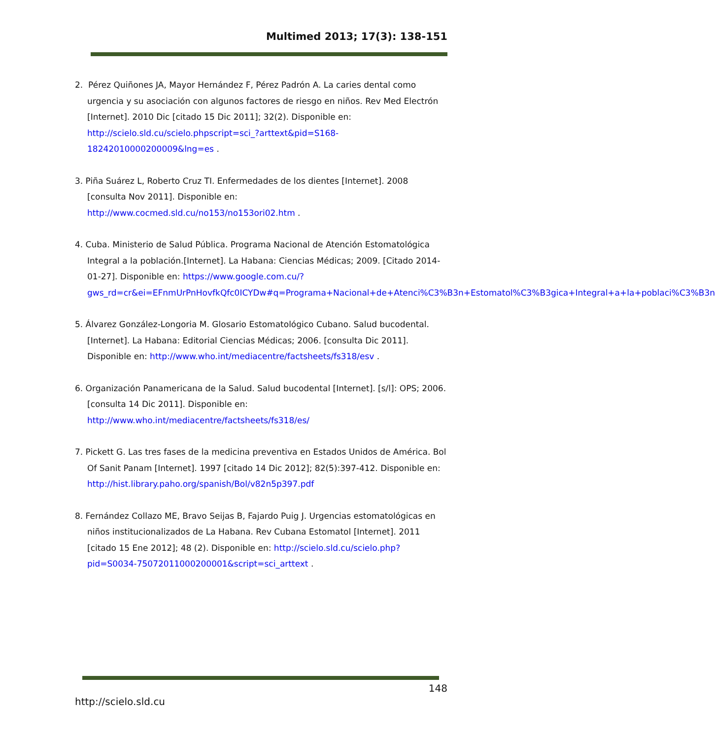Multimed 2013; 17(3): 138-151
2. Pérez Quiñones JA, Mayor Hernández F, Pérez Padrón A. La caries dental como urgencia y su asociación con algunos factores de riesgo en niños. Rev Med Electrón [Internet]. 2010 Dic [citado 15 Dic 2011]; 32(2). Disponible en: http://scielo.sld.cu/scielo.phpscript=sci_?arttext&pid=S168-18242010000200009&lng=es .
3. Piña Suárez L, Roberto Cruz TI. Enfermedades de los dientes [Internet]. 2008 [consulta Nov 2011]. Disponible en: http://www.cocmed.sld.cu/no153/no153ori02.htm .
4. Cuba. Ministerio de Salud Pública. Programa Nacional de Atención Estomatológica Integral a la población.[Internet]. La Habana: Ciencias Médicas; 2009. [Citado 2014-01-27]. Disponible en: https://www.google.com.cu/?gws_rd=cr&ei=EFnmUrPnHovfkQfc0ICYDw#q=Programa+Nacional+de+Atenci%C3%B3n+Estomatol%C3%B3gica+Integral+a+la+poblaci%C3%B3n
5. Álvarez González-Longoria M. Glosario Estomatológico Cubano. Salud bucodental. [Internet]. La Habana: Editorial Ciencias Médicas; 2006. [consulta Dic 2011]. Disponible en: http://www.who.int/mediacentre/factsheets/fs318/esv .
6. Organización Panamericana de la Salud. Salud bucodental [Internet]. [s/l]: OPS; 2006. [consulta 14 Dic 2011]. Disponible en: http://www.who.int/mediacentre/factsheets/fs318/es/
7. Pickett G. Las tres fases de la medicina preventiva en Estados Unidos de América. Bol Of Sanit Panam [Internet]. 1997 [citado 14 Dic 2012]; 82(5):397-412. Disponible en: http://hist.library.paho.org/spanish/Bol/v82n5p397.pdf
8. Fernández Collazo ME, Bravo Seijas B, Fajardo Puig J. Urgencias estomatológicas en niños institucionalizados de La Habana. Rev Cubana Estomatol [Internet]. 2011 [citado 15 Ene 2012]; 48 (2). Disponible en: http://scielo.sld.cu/scielo.php?pid=S0034-75072011000200001&script=sci_arttext .
148
http://scielo.sld.cu